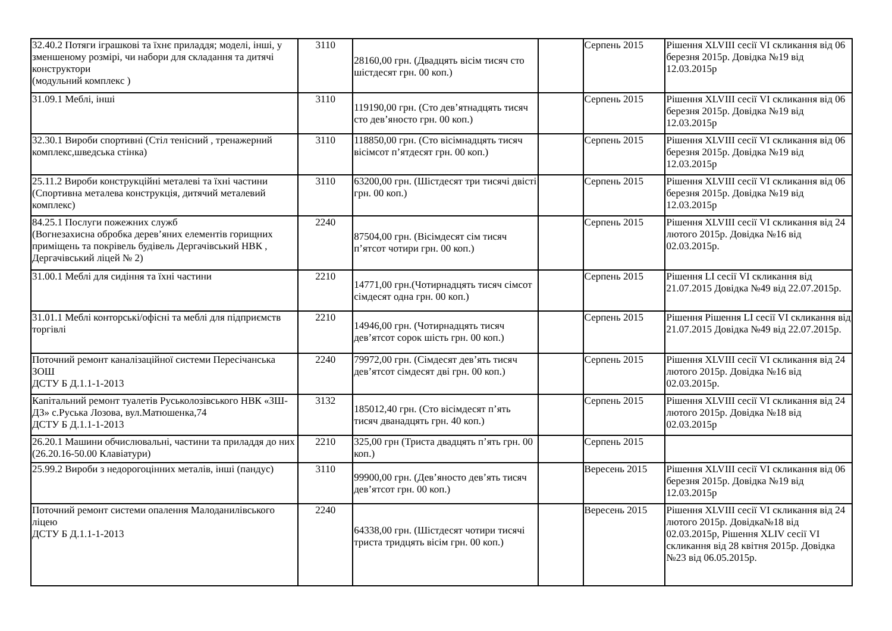| 32.40.2 Потяги іграшкові та їхнє приладдя; моделі, інші, у зменшеному розмірі, чи набори для складання та дитячі конструктори (модульний комплекс ) | 3110 | 28160,00 грн. (Двадцять вісім тисяч сто шістдесят грн. 00 коп.) | | Серпень 2015 | Рішення XLVIII сесії VI скликання від 06 березня 2015р. Довідка №19 від 12.03.2015р |
| 31.09.1 Меблі, інші | 3110 | 119190,00 грн. (Сто дев’ятнадцять тисяч сто дев’яносто грн. 00 коп.) | | Серпень 2015 | Рішення XLVIII сесії VI скликання від 06 березня 2015р. Довідка №19 від 12.03.2015р |
| 32.30.1 Вироби спортивні (Стіл тенісний , тренажерний комплекс,шведська стінка) | 3110 | 118850,00 грн. (Сто вісімнадцять тисяч вісімсот п’ятдесят грн. 00 коп.) | | Серпень 2015 | Рішення XLVIII сесії VI скликання від 06 березня 2015р. Довідка №19 від 12.03.2015р |
| 25.11.2 Вироби конструкційні металеві та їхні частини (Спортивна металева конструкція, дитячий металевий комплекс) | 3110 | 63200,00 грн. (Шістдесят три тисячі двісті грн. 00 коп.) | | Серпень 2015 | Рішення XLVIII сесії VI скликання від 06 березня 2015р. Довідка №19 від 12.03.2015р |
| 84.25.1 Послуги пожежних служб (Вогнезахисна обробка дерев’яних елементів горищних приміщень та покрівель будівель Дергачівський НВК , Дергачівський ліцей № 2) | 2240 | 87504,00 грн. (Вісімдесят сім тисяч п’ятсот чотири грн. 00 коп.) | | Серпень 2015 | Рішення XLVIII сесії VI скликання від 24 лютого 2015р. Довідка №16 від 02.03.2015р. |
| 31.00.1 Меблі для сидіння та їхні частини | 2210 | 14771,00 грн.(Чотирнадцять тисяч сімсот сімдесят одна грн. 00 коп.) | | Серпень 2015 | Рішення LI сесії VI скликання від 21.07.2015 Довідка №49 від 22.07.2015р. |
| 31.01.1 Меблі конторські/офісні та меблі для підприємств торгівлі | 2210 | 14946,00 грн. (Чотирнадцять тисяч дев’ятсот сорок шість грн. 00 коп.) | | Серпень 2015 | Рішення Рішення LI сесії VI скликання від 21.07.2015 Довідка №49 від 22.07.2015р. |
| Поточний ремонт каналізаційної системи Пересічанська ЗОШ ДСТУ Б Д.1.1-1-2013 | 2240 | 79972,00 грн. (Сімдесят дев’ять тисяч дев’ятсот сімдесят дві грн. 00 коп.) | | Серпень 2015 | Рішення XLVIII сесії VI скликання від 24 лютого 2015р. Довідка №16 від 02.03.2015р. |
| Капітальний ремонт туалетів Руськолозівського НВК «ЗШ-ДЗ» с.Руська Лозова, вул.Матюшенка,74 ДСТУ Б Д.1.1-1-2013 | 3132 | 185012,40 грн. (Сто вісімдесят п’ять тисяч дванадцять грн. 40 коп.) | | Серпень 2015 | Рішення XLVIII сесії VI скликання від 24 лютого 2015р. Довідка №18 від 02.03.2015р |
| 26.20.1 Машини обчислювальні, частини та приладдя до них (26.20.16-50.00 Клавіатури) | 2210 | 325,00 грн (Триста двадцять п’ять грн. 00 коп.) | | Серпень 2015 | |
| 25.99.2 Вироби з недорогоцінних металів, інші (пандус) | 3110 | 99900,00 грн. (Дев’яносто дев’ять тисяч дев’ятсот грн. 00 коп.) | | Вересень 2015 | Рішення XLVIII сесії VI скликання від 06 березня 2015р. Довідка №19 від 12.03.2015р |
| Поточний ремонт системи опалення Малоданилівського ліцею ДСТУ Б Д.1.1-1-2013 | 2240 | 64338,00 грн. (Шістдесят чотири тисячі триста тридцять вісім грн. 00 коп.) | | Вересень 2015 | Рішення XLVIII сесії VI скликання від 24 лютого 2015р. Довідка№18 від 02.03.2015р, Рішення XLIV сесії VI скликання від 28 квітня 2015р. Довідка №23 від 06.05.2015р. |